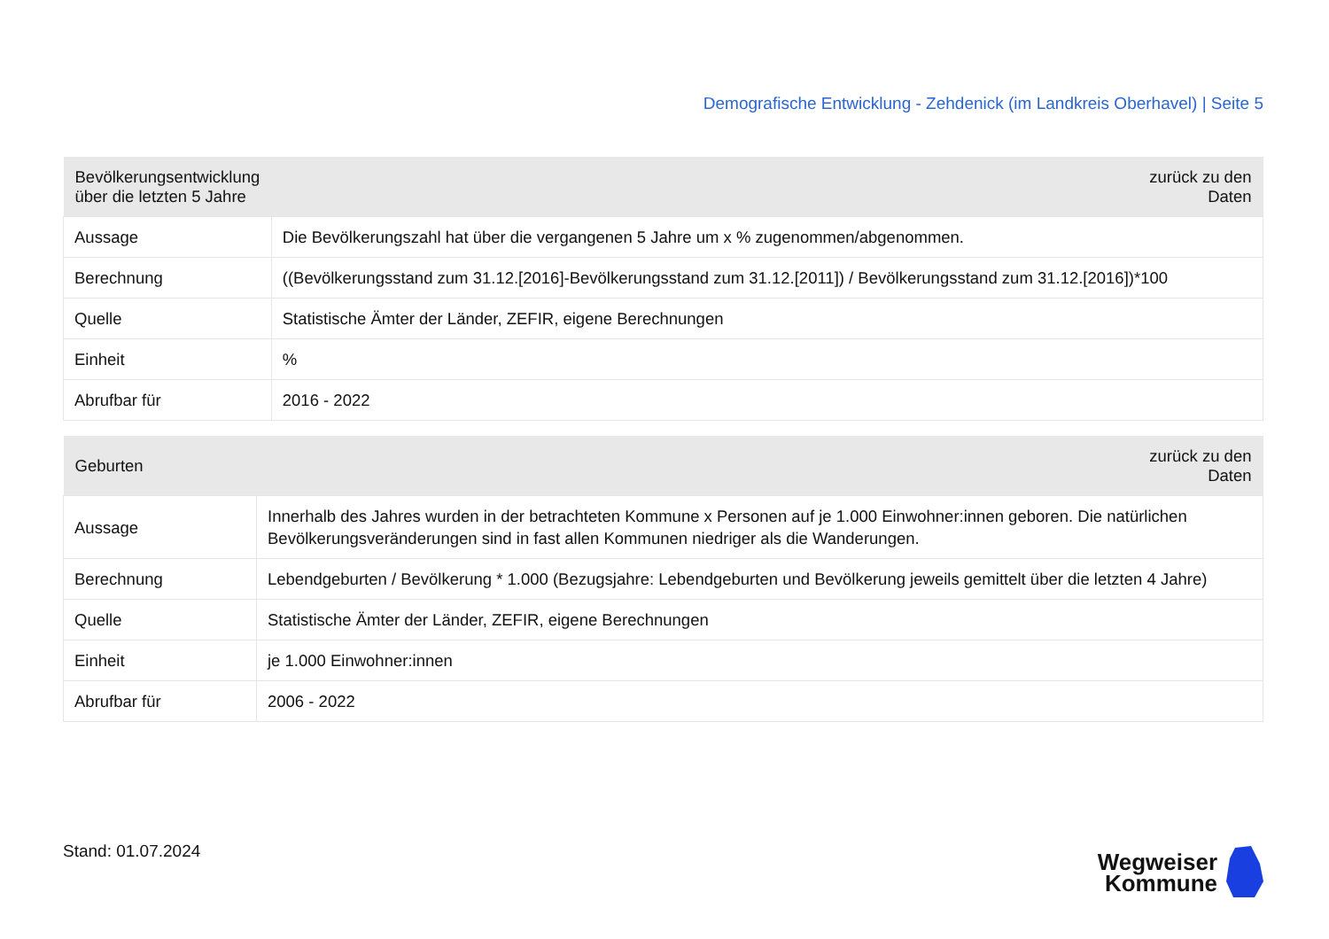Demografische Entwicklung - Zehdenick (im Landkreis Oberhavel) | Seite 5
| Bevölkerungsentwicklung über die letzten 5 Jahre | | zurück zu den Daten |
| --- | --- | --- |
| Aussage | Die Bevölkerungszahl hat über die vergangenen 5 Jahre um x % zugenommen/abgenommen. | |
| Berechnung | ((Bevölkerungsstand zum 31.12.[2016]-Bevölkerungsstand zum 31.12.[2011]) / Bevölkerungsstand zum 31.12.[2016])*100 | |
| Quelle | Statistische Ämter der Länder, ZEFIR, eigene Berechnungen | |
| Einheit | % | |
| Abrufbar für | 2016 - 2022 | |
| Geburten | | zurück zu den Daten |
| --- | --- | --- |
| Aussage | Innerhalb des Jahres wurden in der betrachteten Kommune x Personen auf je 1.000 Einwohner:innen geboren. Die natürlichen Bevölkerungsveränderungen sind in fast allen Kommunen niedriger als die Wanderungen. | |
| Berechnung | Lebendgeburten / Bevölkerung * 1.000 (Bezugsjahre: Lebendgeburten und Bevölkerung jeweils gemittelt über die letzten 4 Jahre) | |
| Quelle | Statistische Ämter der Länder, ZEFIR, eigene Berechnungen | |
| Einheit | je 1.000 Einwohner:innen | |
| Abrufbar für | 2006 - 2022 | |
Stand: 01.07.2024
Wegweiser
Kommune